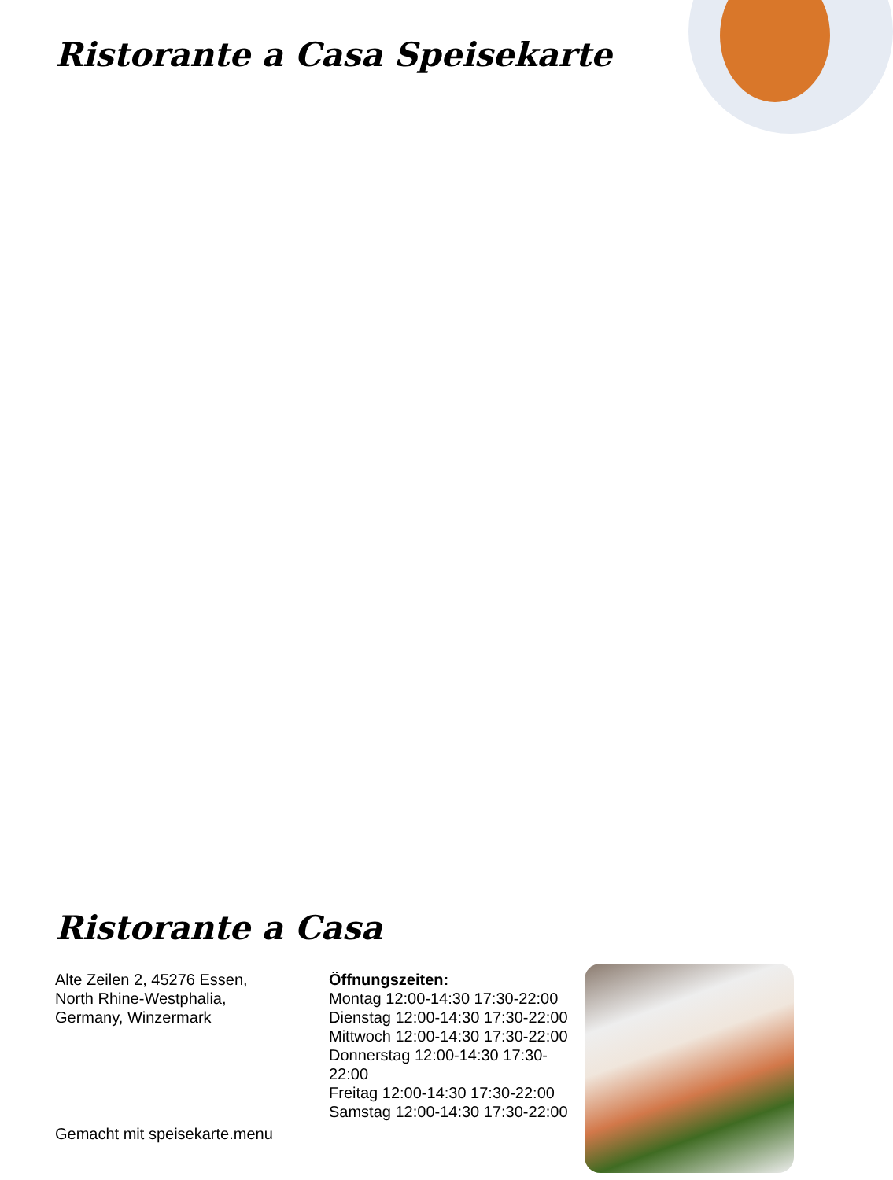Ristorante a Casa Speisekarte
Ristorante a Casa
Alte Zeilen 2, 45276 Essen,
North Rhine-Westphalia,
Germany, Winzermark
Öffnungszeiten:
Montag 12:00-14:30 17:30-22:00
Dienstag 12:00-14:30 17:30-22:00
Mittwoch 12:00-14:30 17:30-22:00
Donnerstag 12:00-14:30 17:30-22:00
Freitag 12:00-14:30 17:30-22:00
Samstag 12:00-14:30 17:30-22:00
Gemacht mit speisekarte.menu